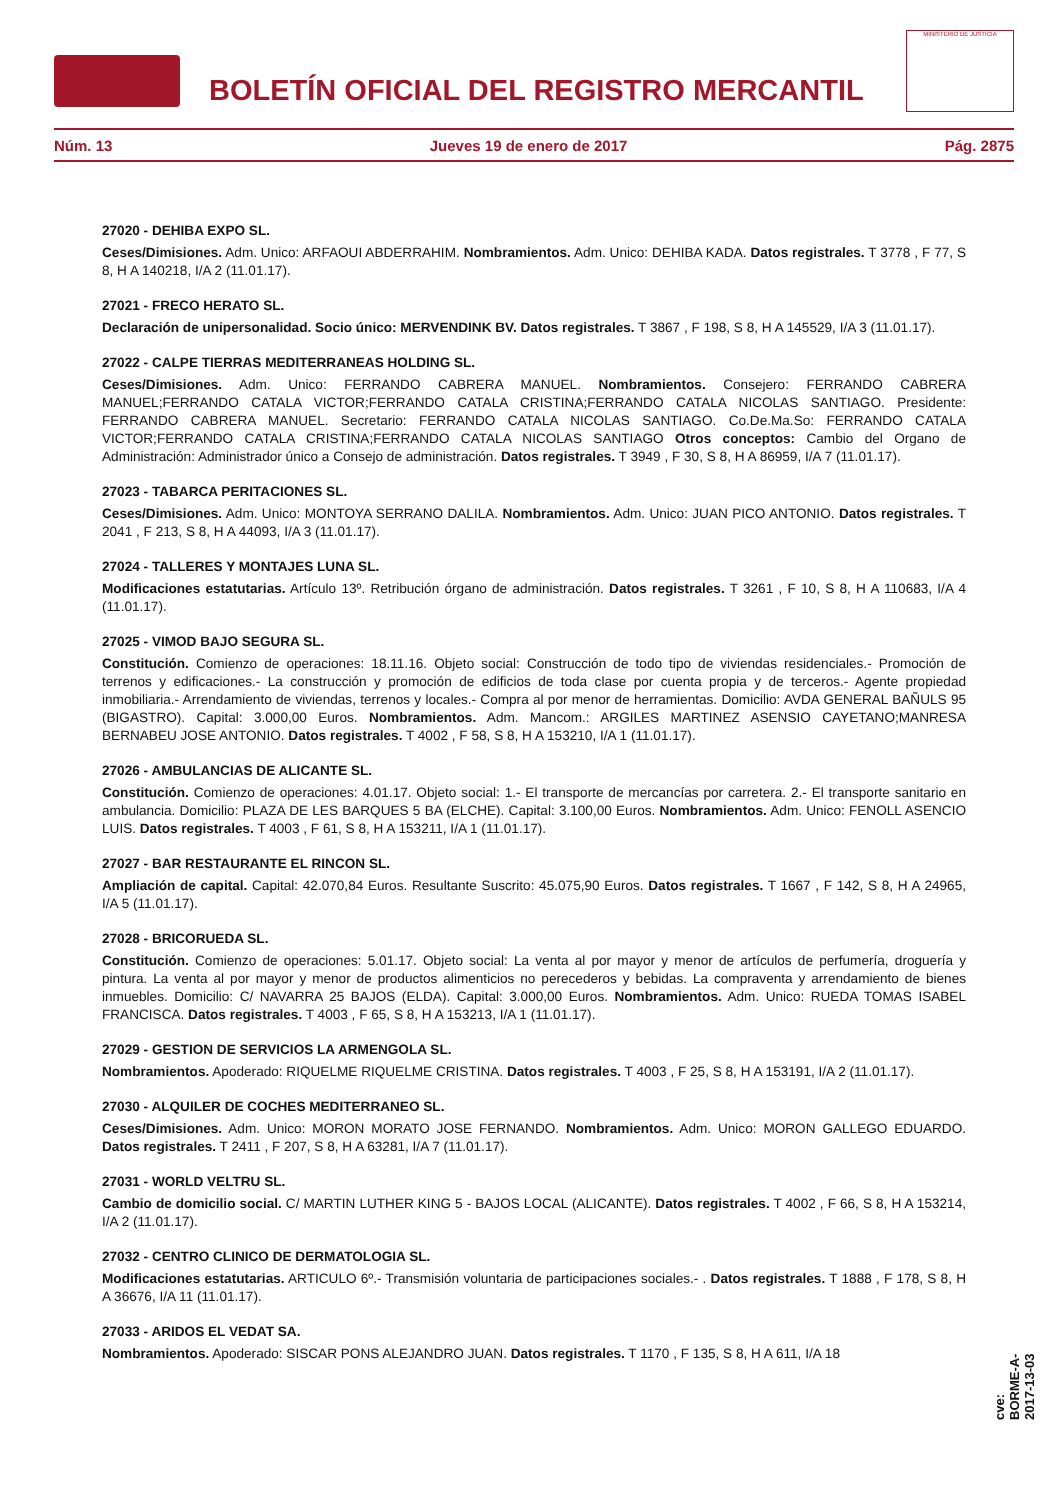BOLETÍN OFICIAL DEL REGISTRO MERCANTIL
MINISTERIO DE JUSTICIA
Núm. 13 Jueves 19 de enero de 2017 Pág. 2875
27020 - DEHIBA EXPO SL.
Ceses/Dimisiones. Adm. Unico: ARFAOUI ABDERRAHIM. Nombramientos. Adm. Unico: DEHIBA KADA. Datos registrales. T 3778 , F 77, S 8, H A 140218, I/A 2 (11.01.17).
27021 - FRECO HERATO SL.
Declaración de unipersonalidad. Socio único: MERVENDINK BV. Datos registrales. T 3867 , F 198, S 8, H A 145529, I/A 3 (11.01.17).
27022 - CALPE TIERRAS MEDITERRANEAS HOLDING SL.
Ceses/Dimisiones. Adm. Unico: FERRANDO CABRERA MANUEL. Nombramientos. Consejero: FERRANDO CABRERA MANUEL;FERRANDO CATALA VICTOR;FERRANDO CATALA CRISTINA;FERRANDO CATALA NICOLAS SANTIAGO. Presidente: FERRANDO CABRERA MANUEL. Secretario: FERRANDO CATALA NICOLAS SANTIAGO. Co.De.Ma.So: FERRANDO CATALA VICTOR;FERRANDO CATALA CRISTINA;FERRANDO CATALA NICOLAS SANTIAGO Otros conceptos: Cambio del Organo de Administración: Administrador único a Consejo de administración. Datos registrales. T 3949 , F 30, S 8, H A 86959, I/A 7 (11.01.17).
27023 - TABARCA PERITACIONES SL.
Ceses/Dimisiones. Adm. Unico: MONTOYA SERRANO DALILA. Nombramientos. Adm. Unico: JUAN PICO ANTONIO. Datos registrales. T 2041 , F 213, S 8, H A 44093, I/A 3 (11.01.17).
27024 - TALLERES Y MONTAJES LUNA SL.
Modificaciones estatutarias. Artículo 13º. Retribución órgano de administración. Datos registrales. T 3261 , F 10, S 8, H A 110683, I/A 4 (11.01.17).
27025 - VIMOD BAJO SEGURA SL.
Constitución. Comienzo de operaciones: 18.11.16. Objeto social: Construcción de todo tipo de viviendas residenciales.- Promoción de terrenos y edificaciones.- La construcción y promoción de edificios de toda clase por cuenta propia y de terceros.- Agente propiedad inmobiliaria.- Arrendamiento de viviendas, terrenos y locales.- Compra al por menor de herramientas. Domicilio: AVDA GENERAL BAÑULS 95 (BIGASTRO). Capital: 3.000,00 Euros. Nombramientos. Adm. Mancom.: ARGILES MARTINEZ ASENSIO CAYETANO;MANRESA BERNABEU JOSE ANTONIO. Datos registrales. T 4002 , F 58, S 8, H A 153210, I/A 1 (11.01.17).
27026 - AMBULANCIAS DE ALICANTE SL.
Constitución. Comienzo de operaciones: 4.01.17. Objeto social: 1.- El transporte de mercancías por carretera. 2.- El transporte sanitario en ambulancia. Domicilio: PLAZA DE LES BARQUES 5 BA (ELCHE). Capital: 3.100,00 Euros. Nombramientos. Adm. Unico: FENOLL ASENCIO LUIS. Datos registrales. T 4003 , F 61, S 8, H A 153211, I/A 1 (11.01.17).
27027 - BAR RESTAURANTE EL RINCON SL.
Ampliación de capital. Capital: 42.070,84 Euros. Resultante Suscrito: 45.075,90 Euros. Datos registrales. T 1667 , F 142, S 8, H A 24965, I/A 5 (11.01.17).
27028 - BRICORUEDA SL.
Constitución. Comienzo de operaciones: 5.01.17. Objeto social: La venta al por mayor y menor de artículos de perfumería, droguería y pintura. La venta al por mayor y menor de productos alimenticios no perecederos y bebidas. La compraventa y arrendamiento de bienes inmuebles. Domicilio: C/ NAVARRA 25 BAJOS (ELDA). Capital: 3.000,00 Euros. Nombramientos. Adm. Unico: RUEDA TOMAS ISABEL FRANCISCA. Datos registrales. T 4003 , F 65, S 8, H A 153213, I/A 1 (11.01.17).
27029 - GESTION DE SERVICIOS LA ARMENGOLA SL.
Nombramientos. Apoderado: RIQUELME RIQUELME CRISTINA. Datos registrales. T 4003 , F 25, S 8, H A 153191, I/A 2 (11.01.17).
27030 - ALQUILER DE COCHES MEDITERRANEO SL.
Ceses/Dimisiones. Adm. Unico: MORON MORATO JOSE FERNANDO. Nombramientos. Adm. Unico: MORON GALLEGO EDUARDO. Datos registrales. T 2411 , F 207, S 8, H A 63281, I/A 7 (11.01.17).
27031 - WORLD VELTRU SL.
Cambio de domicilio social. C/ MARTIN LUTHER KING 5 - BAJOS LOCAL (ALICANTE). Datos registrales. T 4002 , F 66, S 8, H A 153214, I/A 2 (11.01.17).
27032 - CENTRO CLINICO DE DERMATOLOGIA SL.
Modificaciones estatutarias. ARTICULO 6º.- Transmisión voluntaria de participaciones sociales.- . Datos registrales. T 1888 , F 178, S 8, H A 36676, I/A 11 (11.01.17).
27033 - ARIDOS EL VEDAT SA.
Nombramientos. Apoderado: SISCAR PONS ALEJANDRO JUAN. Datos registrales. T 1170 , F 135, S 8, H A 611, I/A 18
cve: BORME-A-2017-13-03